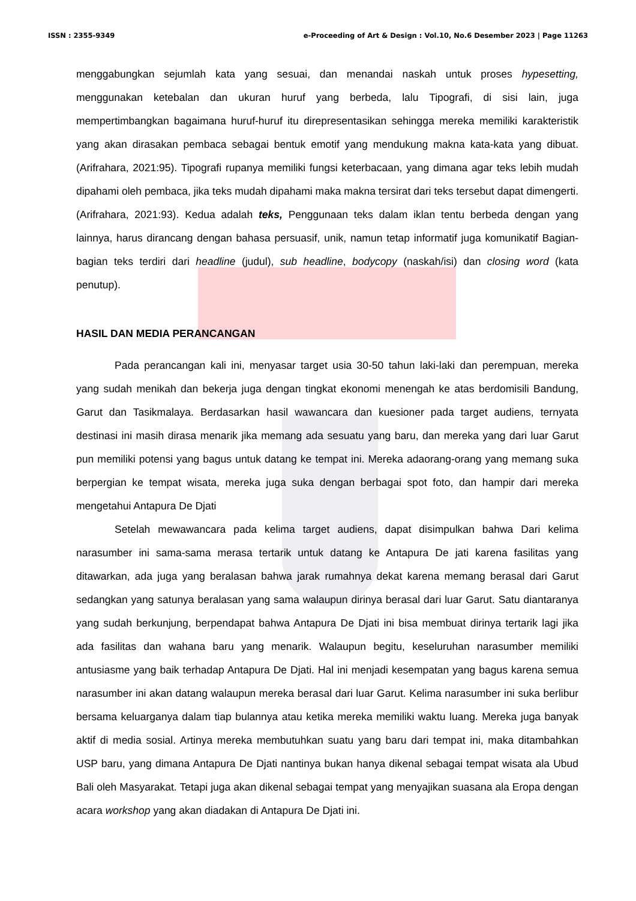ISSN : 2355-9349 e-Proceeding of Art & Design : Vol.10, No.6 Desember 2023 | Page 11263
menggabungkan sejumlah kata yang sesuai, dan menandai naskah untuk proses hypesetting, menggunakan ketebalan dan ukuran huruf yang berbeda, lalu Tipografi, di sisi lain, juga mempertimbangkan bagaimana huruf-huruf itu direpresentasikan sehingga mereka memiliki karakteristik yang akan dirasakan pembaca sebagai bentuk emotif yang mendukung makna kata-kata yang dibuat. (Arifrahara, 2021:95). Tipografi rupanya memiliki fungsi keterbacaan, yang dimana agar teks lebih mudah dipahami oleh pembaca, jika teks mudah dipahami maka makna tersirat dari teks tersebut dapat dimengerti. (Arifrahara, 2021:93). Kedua adalah teks, Penggunaan teks dalam iklan tentu berbeda dengan yang lainnya, harus dirancang dengan bahasa persuasif, unik, namun tetap informatif juga komunikatif Bagian-bagian teks terdiri dari headline (judul), sub headline, bodycopy (naskah/isi) dan closing word (kata penutup).
HASIL DAN MEDIA PERANCANGAN
Pada perancangan kali ini, menyasar target usia 30-50 tahun laki-laki dan perempuan, mereka yang sudah menikah dan bekerja juga dengan tingkat ekonomi menengah ke atas berdomisili Bandung, Garut dan Tasikmalaya. Berdasarkan hasil wawancara dan kuesioner pada target audiens, ternyata destinasi ini masih dirasa menarik jika memang ada sesuatu yang baru, dan mereka yang dari luar Garut pun memiliki potensi yang bagus untuk datang ke tempat ini. Mereka adaorang-orang yang memang suka berpergian ke tempat wisata, mereka juga suka dengan berbagai spot foto, dan hampir dari mereka mengetahui Antapura De Djati
Setelah mewawancara pada kelima target audiens, dapat disimpulkan bahwa Dari kelima narasumber ini sama-sama merasa tertarik untuk datang ke Antapura De jati karena fasilitas yang ditawarkan, ada juga yang beralasan bahwa jarak rumahnya dekat karena memang berasal dari Garut sedangkan yang satunya beralasan yang sama walaupun dirinya berasal dari luar Garut. Satu diantaranya yang sudah berkunjung, berpendapat bahwa Antapura De Djati ini bisa membuat dirinya tertarik lagi jika ada fasilitas dan wahana baru yang menarik. Walaupun begitu, keseluruhan narasumber memiliki antusiasme yang baik terhadap Antapura De Djati. Hal ini menjadi kesempatan yang bagus karena semua narasumber ini akan datang walaupun mereka berasal dari luar Garut. Kelima narasumber ini suka berlibur bersama keluarganya dalam tiap bulannya atau ketika mereka memiliki waktu luang. Mereka juga banyak aktif di media sosial. Artinya mereka membutuhkan suatu yang baru dari tempat ini, maka ditambahkan USP baru, yang dimana Antapura De Djati nantinya bukan hanya dikenal sebagai tempat wisata ala Ubud Bali oleh Masyarakat. Tetapi juga akan dikenal sebagai tempat yang menyajikan suasana ala Eropa dengan acara workshop yang akan diadakan di Antapura De Djati ini.